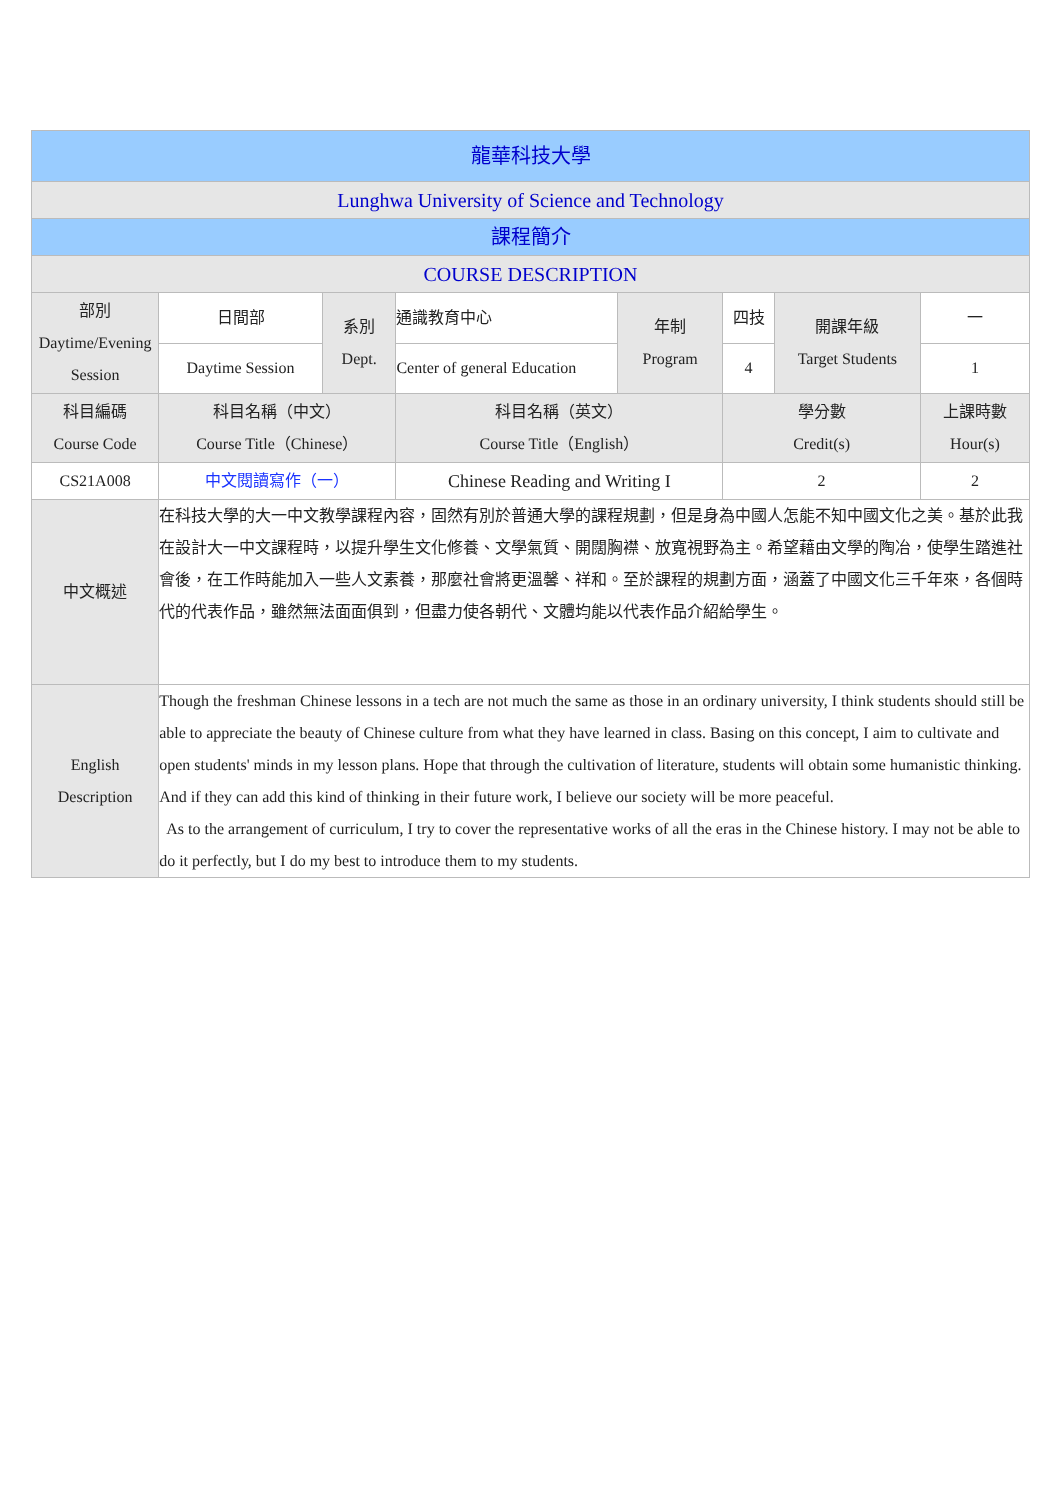| 龍華科技大學 | | | | | | | |
| --- | --- | --- | --- | --- | --- | --- | --- |
| Lunghwa University of Science and Technology | | | | | | | |
| 課程簡介 | | | | | | | |
| COURSE DESCRIPTION | | | | | | | |
| 部別 Daytime/Evening Session | 日間部 | 系別 Dept. | 通識教育中心 | 年制 Program | 四技 | 開課年級 Target Students | 一 |
| | Daytime Session | | Center of general Education | | 4 | | 1 |
| 科目編碼 Course Code | 科目名稱（中文） Course Title（Chinese） | | 科目名稱（英文） Course Title（English） | | 學分數 Credit(s) | | 上課時數 Hour(s) |
| CS21A008 | 中文閱讀寫作（一） | | Chinese Reading and Writing I | | 2 | | 2 |
| 中文概述 | 在科技大學的大一中文教學課程內容，固然有別於普通大學的課程規劃，但是身為中國人怎能不知中國文化之美。基於此我在設計大一中文課程時，以提升學生文化修養、文學氣質、開闊胸襟、放寬視野為主。希望藉由文學的陶冶，使學生踏進社會後，在工作時能加入一些人文素養，那麼社會將更溫馨、祥和。至於課程的規劃方面，涵蓋了中國文化三千年來，各個時代的代表作品，雖然無法面面俱到，但盡力使各朝代、文體均能以代表作品介紹給學生。 | | | | | | |
| English Description | Though the freshman Chinese lessons in a tech are not much the same as those in an ordinary university, I think students should still be able to appreciate the beauty of Chinese culture from what they have learned in class. Basing on this concept, I aim to cultivate and open students' minds in my lesson plans. Hope that through the cultivation of literature, students will obtain some humanistic thinking. And if they can add this kind of thinking in their future work, I believe our society will be more peaceful. As to the arrangement of curriculum, I try to cover the representative works of all the eras in the Chinese history. I may not be able to do it perfectly, but I do my best to introduce them to my students. | | | | | | |